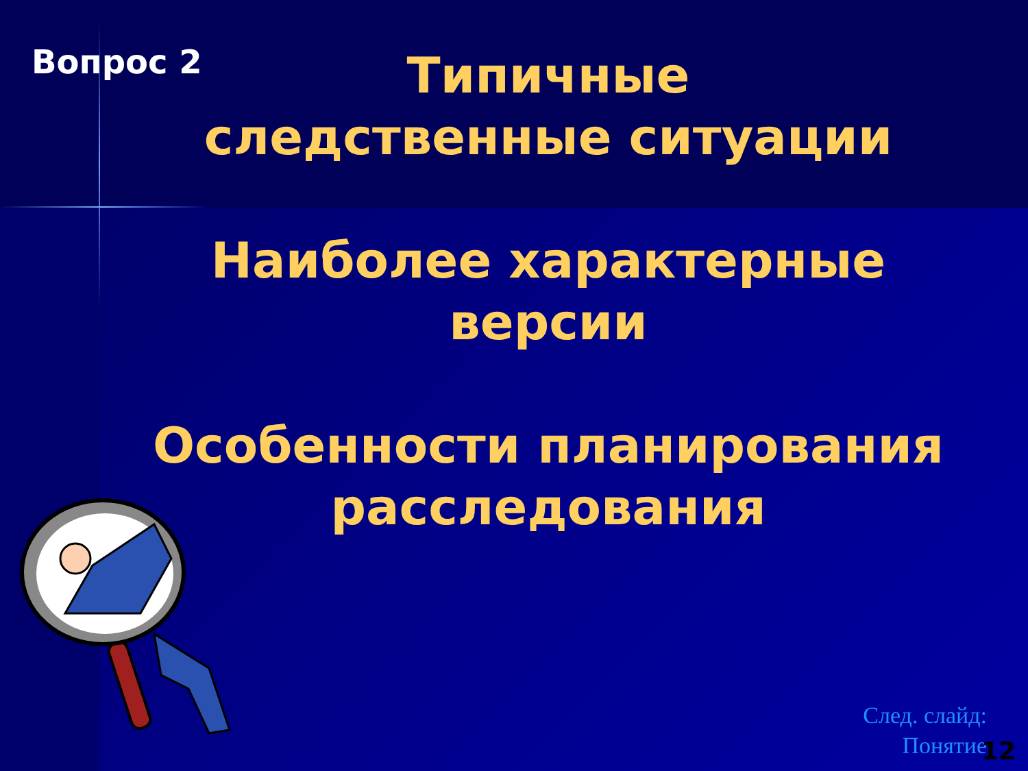Вопрос 2
Типичные
следственные ситуации
Наиболее характерные
версии
Особенности планирования
расследования
След. слайд:
Понятие
12